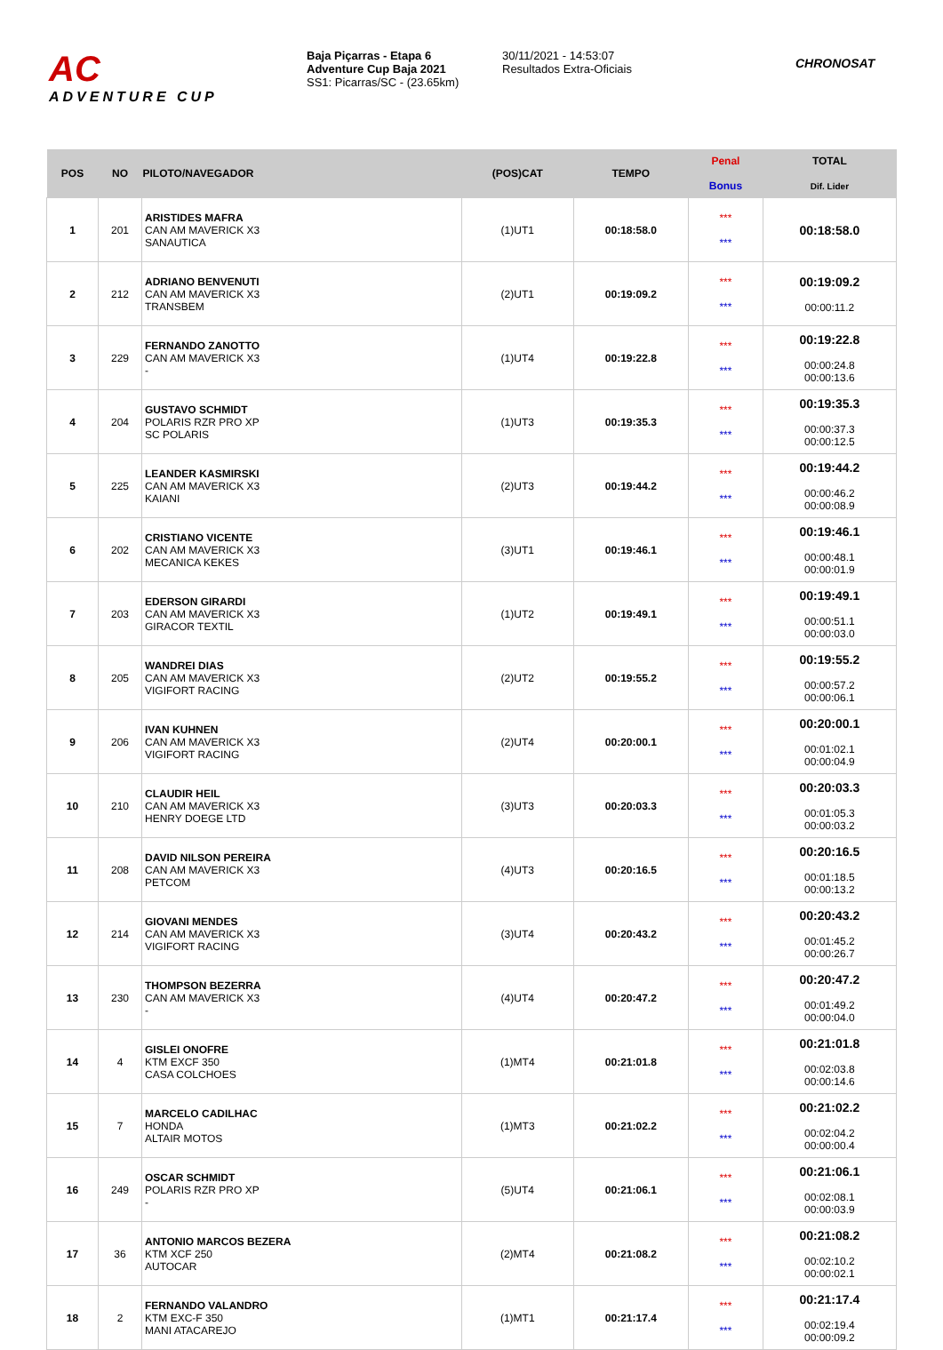AC
ADVENTURE CUP
Baja Piçarras - Etapa 6
Adventure Cup Baja 2021
SS1: Picarras/SC - (23.65km)
30/11/2021 - 14:53:07
Resultados Extra-Oficiais
CHRONOSAT
| POS | NO | PILOTO/NAVEGADOR | (POS)CAT | TEMPO | Penal Bonus | TOTAL Dif. Lider |
| --- | --- | --- | --- | --- | --- | --- |
| 1 | 201 | ARISTIDES MAFRA CAN AM MAVERICK X3 SANAUTICA | (1)UT1 | 00:18:58.0 | *** *** | 00:18:58.0 |
| 2 | 212 | ADRIANO BENVENUTI CAN AM MAVERICK X3 TRANSBEM | (2)UT1 | 00:19:09.2 | *** *** | 00:19:09.2 00:00:11.2 |
| 3 | 229 | FERNANDO ZANOTTO CAN AM MAVERICK X3 - | (1)UT4 | 00:19:22.8 | *** *** | 00:19:22.8 00:00:24.8 00:00:13.6 |
| 4 | 204 | GUSTAVO SCHMIDT POLARIS RZR PRO XP SC POLARIS | (1)UT3 | 00:19:35.3 | *** *** | 00:19:35.3 00:00:37.3 00:00:12.5 |
| 5 | 225 | LEANDER KASMIRSKI CAN AM MAVERICK X3 KAIANI | (2)UT3 | 00:19:44.2 | *** *** | 00:19:44.2 00:00:46.2 00:00:08.9 |
| 6 | 202 | CRISTIANO VICENTE CAN AM MAVERICK X3 MECANICA KEKES | (3)UT1 | 00:19:46.1 | *** *** | 00:19:46.1 00:00:48.1 00:00:01.9 |
| 7 | 203 | EDERSON GIRARDI CAN AM MAVERICK X3 GIRACOR TEXTIL | (1)UT2 | 00:19:49.1 | *** *** | 00:19:49.1 00:00:51.1 00:00:03.0 |
| 8 | 205 | WANDREI DIAS CAN AM MAVERICK X3 VIGIFORT RACING | (2)UT2 | 00:19:55.2 | *** *** | 00:19:55.2 00:00:57.2 00:00:06.1 |
| 9 | 206 | IVAN KUHNEN CAN AM MAVERICK X3 VIGIFORT RACING | (2)UT4 | 00:20:00.1 | *** *** | 00:20:00.1 00:01:02.1 00:00:04.9 |
| 10 | 210 | CLAUDIR HEIL CAN AM MAVERICK X3 HENRY DOEGE LTD | (3)UT3 | 00:20:03.3 | *** *** | 00:20:03.3 00:01:05.3 00:00:03.2 |
| 11 | 208 | DAVID NILSON PEREIRA CAN AM MAVERICK X3 PETCOM | (4)UT3 | 00:20:16.5 | *** *** | 00:20:16.5 00:01:18.5 00:00:13.2 |
| 12 | 214 | GIOVANI MENDES CAN AM MAVERICK X3 VIGIFORT RACING | (3)UT4 | 00:20:43.2 | *** *** | 00:20:43.2 00:01:45.2 00:00:26.7 |
| 13 | 230 | THOMPSON BEZERRA CAN AM MAVERICK X3 - | (4)UT4 | 00:20:47.2 | *** *** | 00:20:47.2 00:01:49.2 00:00:04.0 |
| 14 | 4 | GISLEI ONOFRE KTM EXCF 350 CASA COLCHOES | (1)MT4 | 00:21:01.8 | *** *** | 00:21:01.8 00:02:03.8 00:00:14.6 |
| 15 | 7 | MARCELO CADILHAC HONDA ALTAIR MOTOS | (1)MT3 | 00:21:02.2 | *** *** | 00:21:02.2 00:02:04.2 00:00:00.4 |
| 16 | 249 | OSCAR SCHMIDT POLARIS RZR PRO XP - | (5)UT4 | 00:21:06.1 | *** *** | 00:21:06.1 00:02:08.1 00:00:03.9 |
| 17 | 36 | ANTONIO MARCOS BEZERA KTM XCF 250 AUTOCAR | (2)MT4 | 00:21:08.2 | *** *** | 00:21:08.2 00:02:10.2 00:00:02.1 |
| 18 | 2 | FERNANDO VALANDRO KTM EXC-F 350 MANI ATACAREJO | (1)MT1 | 00:21:17.4 | *** *** | 00:21:17.4 00:02:19.4 00:00:09.2 |